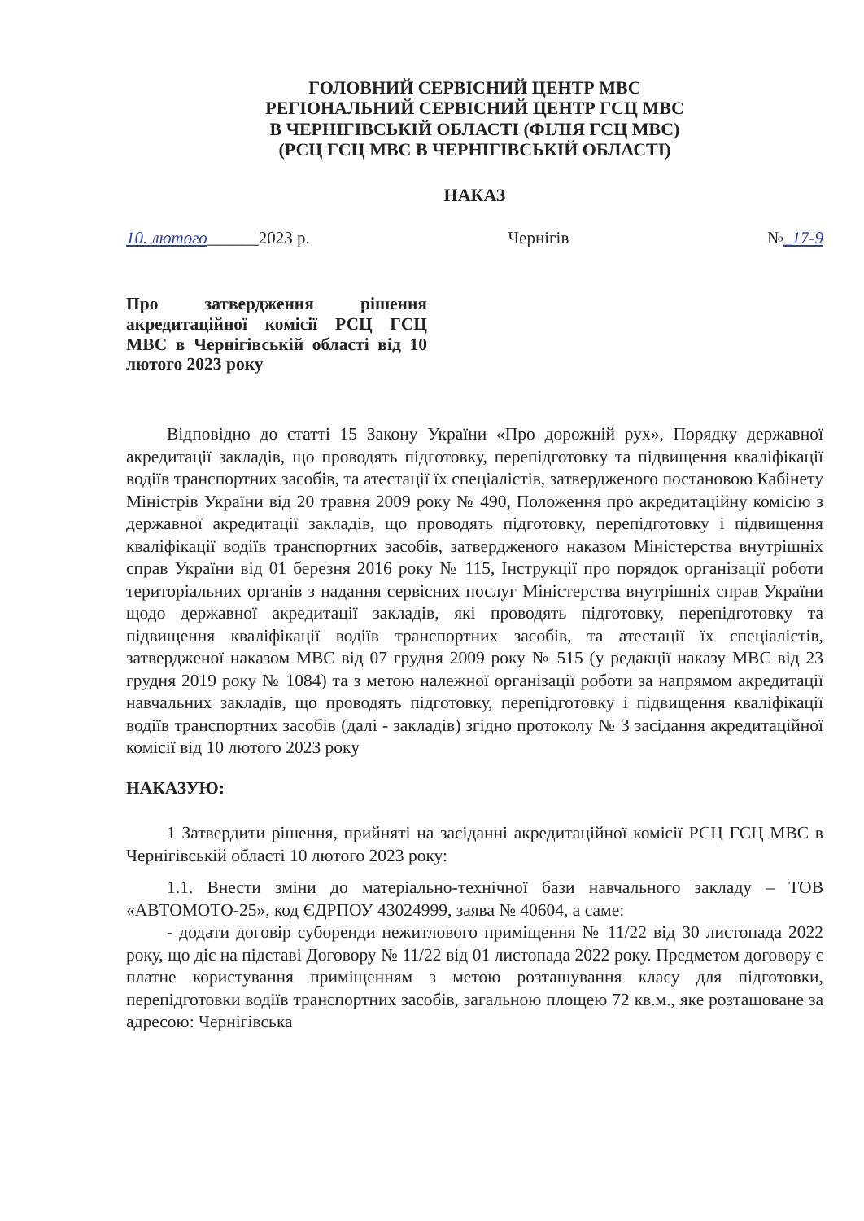ГОЛОВНИЙ СЕРВІСНИЙ ЦЕНТР МВС
РЕГІОНАЛЬНИЙ СЕРВІСНИЙ ЦЕНТР ГСЦ МВС
В ЧЕРНІГІВСЬКІЙ ОБЛАСТІ (ФІЛІЯ ГСЦ МВС)
(РСЦ ГСЦ МВС В ЧЕРНІГІВСЬКІЙ ОБЛАСТІ)
НАКАЗ
10. лютого______2023 р. Чернігів №_17-9
Про затвердження рішення акредитаційної комісії РСЦ ГСЦ МВС в Чернігівській області від 10 лютого 2023 року
Відповідно до статті 15 Закону України «Про дорожній рух», Порядку державної акредитації закладів, що проводять підготовку, перепідготовку та підвищення кваліфікації водіїв транспортних засобів, та атестації їх спеціалістів, затвердженого постановою Кабінету Міністрів України від 20 травня 2009 року № 490, Положення про акредитаційну комісію з державної акредитації закладів, що проводять підготовку, перепідготовку і підвищення кваліфікації водіїв транспортних засобів, затвердженого наказом Міністерства внутрішніх справ України від 01 березня 2016 року № 115, Інструкції про порядок організації роботи територіальних органів з надання сервісних послуг Міністерства внутрішніх справ України щодо державної акредитації закладів, які проводять підготовку, перепідготовку та підвищення кваліфікації водіїв транспортних засобів, та атестації їх спеціалістів, затвердженої наказом МВС від 07 грудня 2009 року № 515 (у редакції наказу МВС від 23 грудня 2019 року № 1084) та з метою належної організації роботи за напрямом акредитації навчальних закладів, що проводять підготовку, перепідготовку і підвищення кваліфікації водіїв транспортних засобів (далі - закладів) згідно протоколу № 3 засідання акредитаційної комісії від 10 лютого 2023 року
НАКАЗУЮ:
1 Затвердити рішення, прийняті на засіданні акредитаційної комісії РСЦ ГСЦ МВС в Чернігівській області 10 лютого 2023 року:
1.1. Внести зміни до матеріально-технічної бази навчального закладу – ТОВ «АВТОМОТО-25», код ЄДРПОУ 43024999, заява № 40604, а саме:
- додати договір суборенди нежитлового приміщення № 11/22 від 30 листопада 2022 року, що діє на підставі Договору № 11/22 від 01 листопада 2022 року. Предметом договору є платне користування приміщенням з метою розташування класу для підготовки, перепідготовки водіїв транспортних засобів, загальною площею 72 кв.м., яке розташоване за адресою: Чернігівська